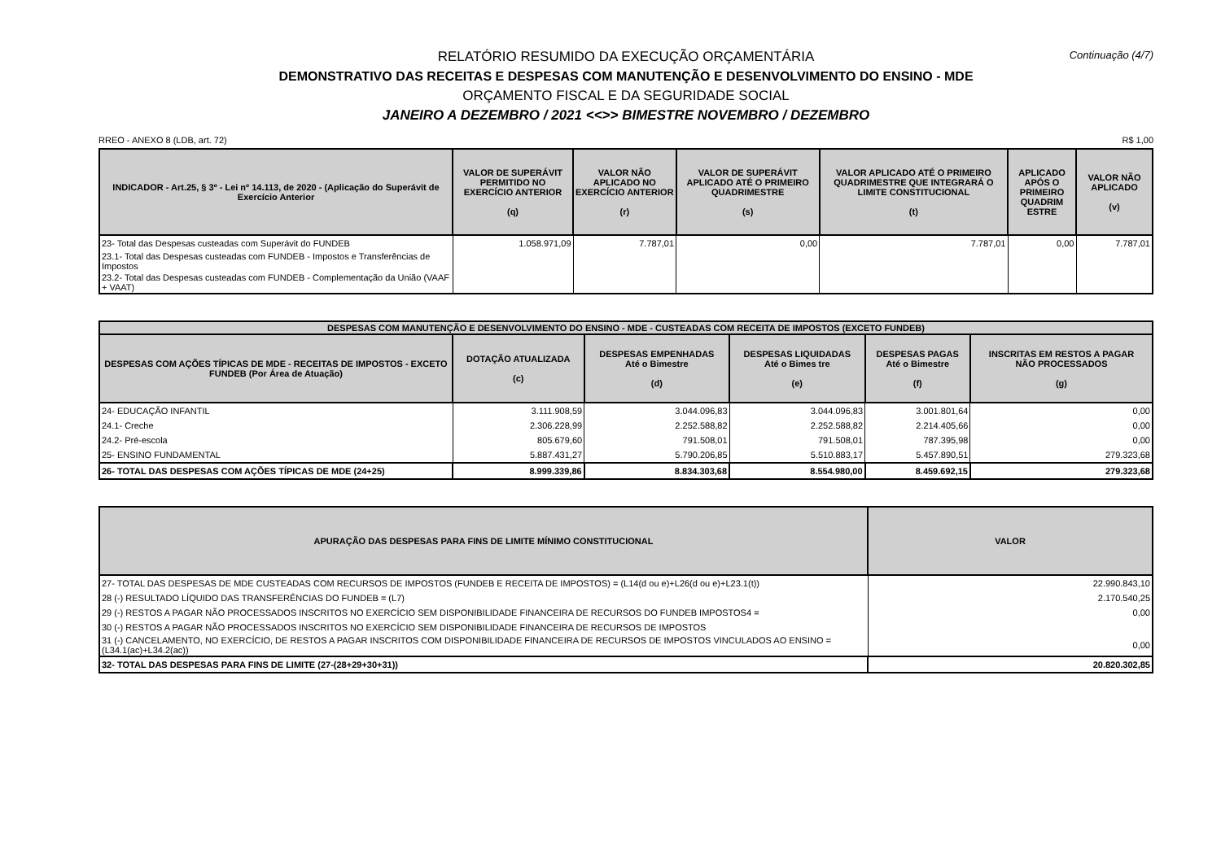Continuação (4/7)
RELATÓRIO RESUMIDO DA EXECUÇÃO ORÇAMENTÁRIA
DEMONSTRATIVO DAS RECEITAS E DESPESAS COM MANUTENÇÃO E DESENVOLVIMENTO DO ENSINO - MDE
ORÇAMENTO FISCAL E DA SEGURIDADE SOCIAL
JANEIRO A DEZEMBRO / 2021 <<>> BIMESTRE NOVEMBRO / DEZEMBRO
RREO - ANEXO 8 (LDB, art. 72) R$ 1,00
| INDICADOR - Art.25, § 3º - Lei nº 14.113, de 2020 - (Aplicação do Superávit de Exercício Anterior | VALOR DE SUPERÁVIT PERMITIDO NO EXERCÍCIO ANTERIOR (q) | VALOR NÃO APLICADO NO EXERCÍCIO ANTERIOR (r) | VALOR DE SUPERÁVIT APLICADO ATÉ O PRIMEIRO QUADRIMESTRE (s) | VALOR APLICADO ATÉ O PRIMEIRO QUADRIMESTRE QUE INTEGRARÁ O LIMITE CONSTITUCIONAL (t) | APLICADO APÓS O PRIMEIRO QUADRIM ESTRE | VALOR NÃO APLICADO (v) |
| --- | --- | --- | --- | --- | --- | --- |
| 23- Total das Despesas custeadas com Superávit do FUNDEB | 1.058.971,09 | 7.787,01 | 0,00 | 7.787,01 | 0,00 | 7.787,01 |
| 23.1- Total das Despesas custeadas com FUNDEB - Impostos e Transferências de Impostos | | | | | | |
| 23.2- Total das Despesas custeadas com FUNDEB - Complementação da União (VAAF + VAAT) | | | | | | |
| DESPESAS COM MANUTENÇÃO E DESENVOLVIMENTO DO ENSINO - MDE - CUSTEADAS COM RECEITA DE IMPOSTOS (EXCETO FUNDEB) | | | | | |
| --- | --- | --- | --- | --- | --- |
| DESPESAS COM AÇÕES TÍPICAS DE MDE - RECEITAS DE IMPOSTOS - EXCETO FUNDEB (Por Área de Atuação) | DOTAÇÃO ATUALIZADA (c) | DESPESAS EMPENHADAS Até o Bimestre (d) | DESPESAS LIQUIDADAS Até o Bimes tre (e) | DESPESAS PAGAS Até o Bimestre (f) | INSCRITAS EM RESTOS A PAGAR NÃO PROCESSADOS (g) |
| 24- EDUCAÇÃO INFANTIL | 3.111.908,59 | 3.044.096,83 | 3.044.096,83 | 3.001.801,64 | 0,00 |
| 24.1- Creche | 2.306.228,99 | 2.252.588,82 | 2.252.588,82 | 2.214.405,66 | 0,00 |
| 24.2- Pré-escola | 805.679,60 | 791.508,01 | 791.508,01 | 787.395,98 | 0,00 |
| 25- ENSINO FUNDAMENTAL | 5.887.431,27 | 5.790.206,85 | 5.510.883,17 | 5.457.890,51 | 279.323,68 |
| 26- TOTAL DAS DESPESAS COM AÇÕES TÍPICAS DE MDE (24+25) | 8.999.339,86 | 8.834.303,68 | 8.554.980,00 | 8.459.692,15 | 279.323,68 |
| APURAÇÃO DAS DESPESAS PARA FINS DE LIMITE MÍNIMO CONSTITUCIONAL | VALOR |
| --- | --- |
| 27- TOTAL DAS DESPESAS DE MDE CUSTEADAS COM RECURSOS DE IMPOSTOS (FUNDEB E RECEITA DE IMPOSTOS) = (L14(d ou e)+L26(d ou e)+L23.1(t)) | 22.990.843,10 |
| 28 (-) RESULTADO LÍQUIDO DAS TRANSFERÊNCIAS DO FUNDEB = (L7) | 2.170.540,25 |
| 29 (-) RESTOS A PAGAR NÃO PROCESSADOS INSCRITOS NO EXERCÍCIO SEM DISPONIBILIDADE FINANCEIRA DE RECURSOS DO FUNDEB IMPOSTOS4 = | 0,00 |
| 30 (-) RESTOS A PAGAR NÃO PROCESSADOS INSCRITOS NO EXERCÍCIO SEM DISPONIBILIDADE FINANCEIRA DE RECURSOS DE IMPOSTOS | |
| 31 (-) CANCELAMENTO, NO EXERCÍCIO, DE RESTOS A PAGAR INSCRITOS COM DISPONIBILIDADE FINANCEIRA DE RECURSOS DE IMPOSTOS VINCULADOS AO ENSINO = (L34.1(ac)+L34.2(ac)) | 0,00 |
| 32- TOTAL DAS DESPESAS PARA FINS DE LIMITE (27-(28+29+30+31)) | 20.820.302,85 |